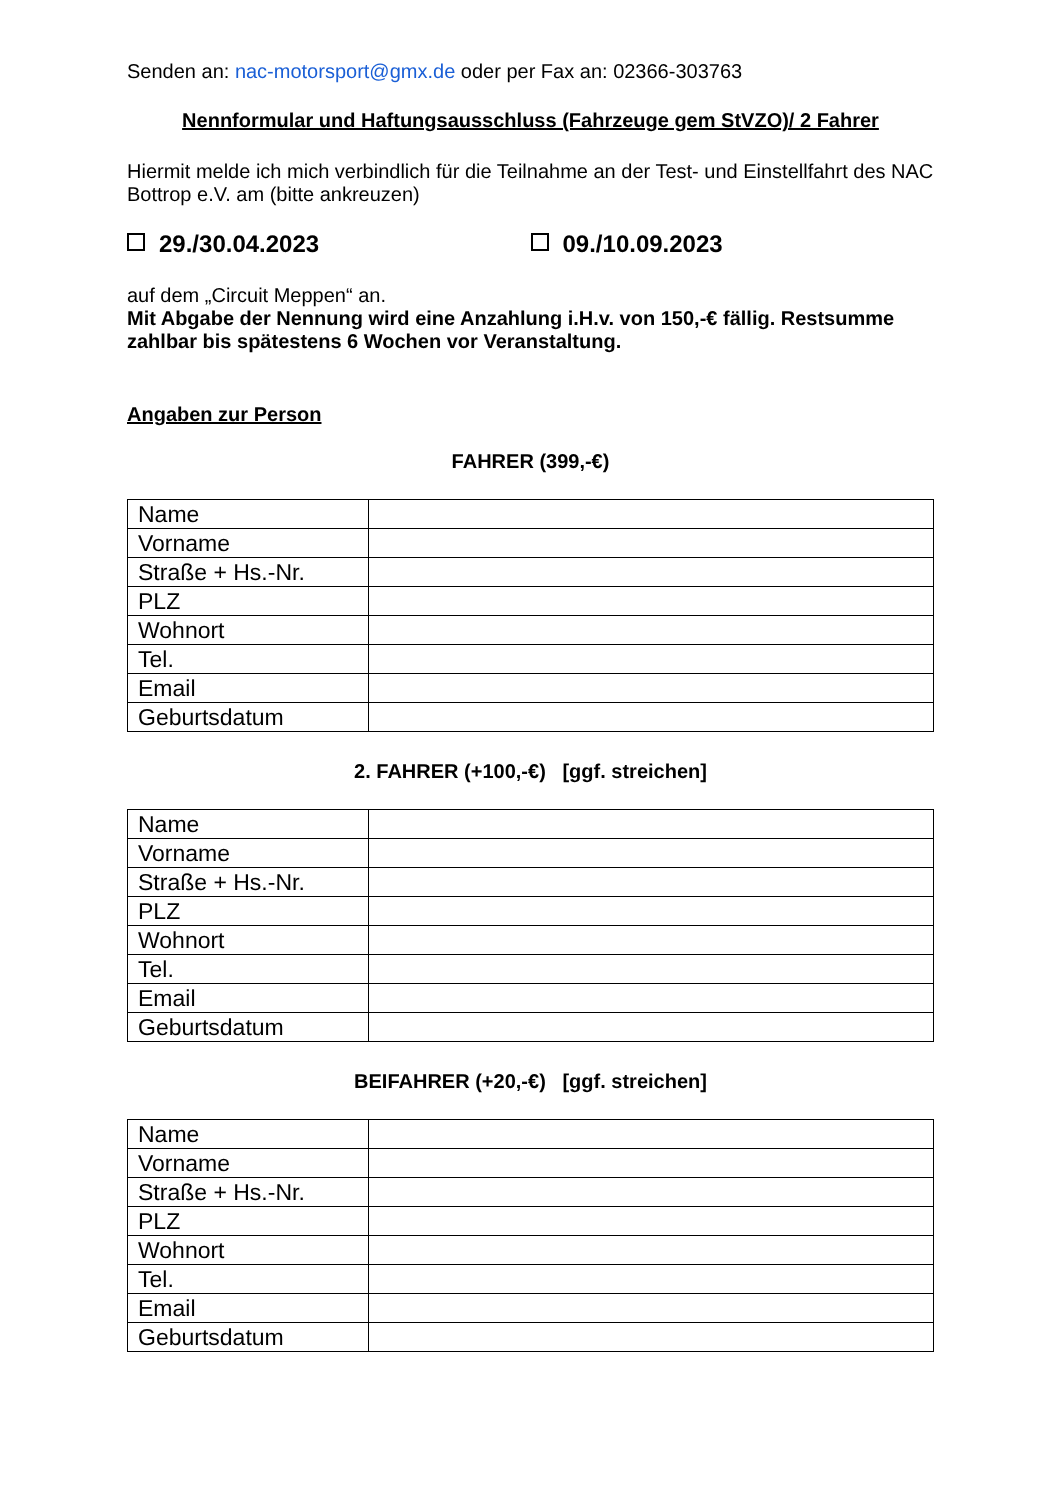Senden an: nac-motorsport@gmx.de oder per Fax an: 02366-303763
Nennformular und Haftungsausschluss (Fahrzeuge gem StVZO)/ 2 Fahrer
Hiermit melde ich mich verbindlich für die Teilnahme an der Test- und Einstellfahrt des NAC Bottrop e.V. am (bitte ankreuzen)
29./30.04.2023 09./10.09.2023
auf dem „Circuit Meppen“ an.
Mit Abgabe der Nennung wird eine Anzahlung i.H.v. von 150,-€ fällig. Restsumme zahlbar bis spätestens 6 Wochen vor Veranstaltung.
Angaben zur Person
FAHRER (399,-€)
| Name | |
| Vorname | |
| Straße + Hs.-Nr. | |
| PLZ | |
| Wohnort | |
| Tel. | |
| Email | |
| Geburtsdatum | |
2. FAHRER (+100,-€) [ggf. streichen]
| Name | |
| Vorname | |
| Straße + Hs.-Nr. | |
| PLZ | |
| Wohnort | |
| Tel. | |
| Email | |
| Geburtsdatum | |
BEIFAHRER (+20,-€) [ggf. streichen]
| Name | |
| Vorname | |
| Straße + Hs.-Nr. | |
| PLZ | |
| Wohnort | |
| Tel. | |
| Email | |
| Geburtsdatum | |